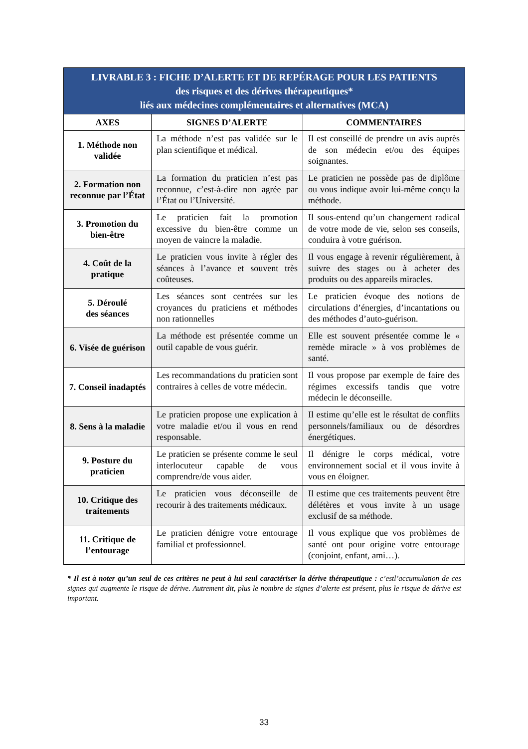| LIVRABLE 3 : FICHE D’ALERTE ET DE REPÉRAGE POUR LES PATIENTS des risques et des dérives thérapeutiques* liés aux médecines complémentaires et alternatives (MCA) | | |
| --- | --- | --- |
| AXES | SIGNES D’ALERTE | COMMENTAIRES |
| 1. Méthode non validée | La méthode n’est pas validée sur le plan scientifique et médical. | Il est conseillé de prendre un avis auprès de son médecin et/ou des équipes soignantes. |
| 2. Formation non reconnue par l’État | La formation du praticien n’est pas reconnue, c’est-à-dire non agrée par l’État ou l’Université. | Le praticien ne possède pas de diplôme ou vous indique avoir lui-même conçu la méthode. |
| 3. Promotion du bien-être | Le praticien fait la promotion excessive du bien-être comme un moyen de vaincre la maladie. | Il sous-entend qu’un changement radical de votre mode de vie, selon ses conseils, conduira à votre guérison. |
| 4. Coût de la pratique | Le praticien vous invite à régler des séances à l’avance et souvent très coûteuses. | Il vous engage à revenir régulièrement, à suivre des stages ou à acheter des produits ou des appareils miracles. |
| 5. Déroulé des séances | Les séances sont centrées sur les croyances du praticiens et méthodes non rationnelles | Le praticien évoque des notions de circulations d’énergies, d’incantations ou des méthodes d’auto-guérison. |
| 6. Visée de guérison | La méthode est présentée comme un outil capable de vous guérir. | Elle est souvent présentée comme le « remède miracle » à vos problèmes de santé. |
| 7. Conseil inadaptés | Les recommandations du praticien sont contraires à celles de votre médecin. | Il vous propose par exemple de faire des régimes excessifs tandis que votre médecin le déconseille. |
| 8. Sens à la maladie | Le praticien propose une explication à votre maladie et/ou il vous en rend responsable. | Il estime qu’elle est le résultat de conflits personnels/familiaux ou de désordres énergétiques. |
| 9. Posture du praticien | Le praticien se présente comme le seul interlocuteur capable de vous comprendre/de vous aider. | Il dénigre le corps médical, votre environnement social et il vous invite à vous en éloigner. |
| 10. Critique des traitements | Le praticien vous déconseille de recourir à des traitements médicaux. | Il estime que ces traitements peuvent être délétères et vous invite à un usage exclusif de sa méthode. |
| 11. Critique de l’entourage | Le praticien dénigre votre entourage familial et professionnel. | Il vous explique que vos problèmes de santé ont pour origine votre entourage (conjoint, enfant, ami…). |
* Il est à noter qu’un seul de ces critères ne peut à lui seul caractériser la dérive thérapeutique : c’estl’accumulation de ces signes qui augmente le risque de dérive. Autrement dit, plus le nombre de signes d’alerte est présent, plus le risque de dérive est important.
33